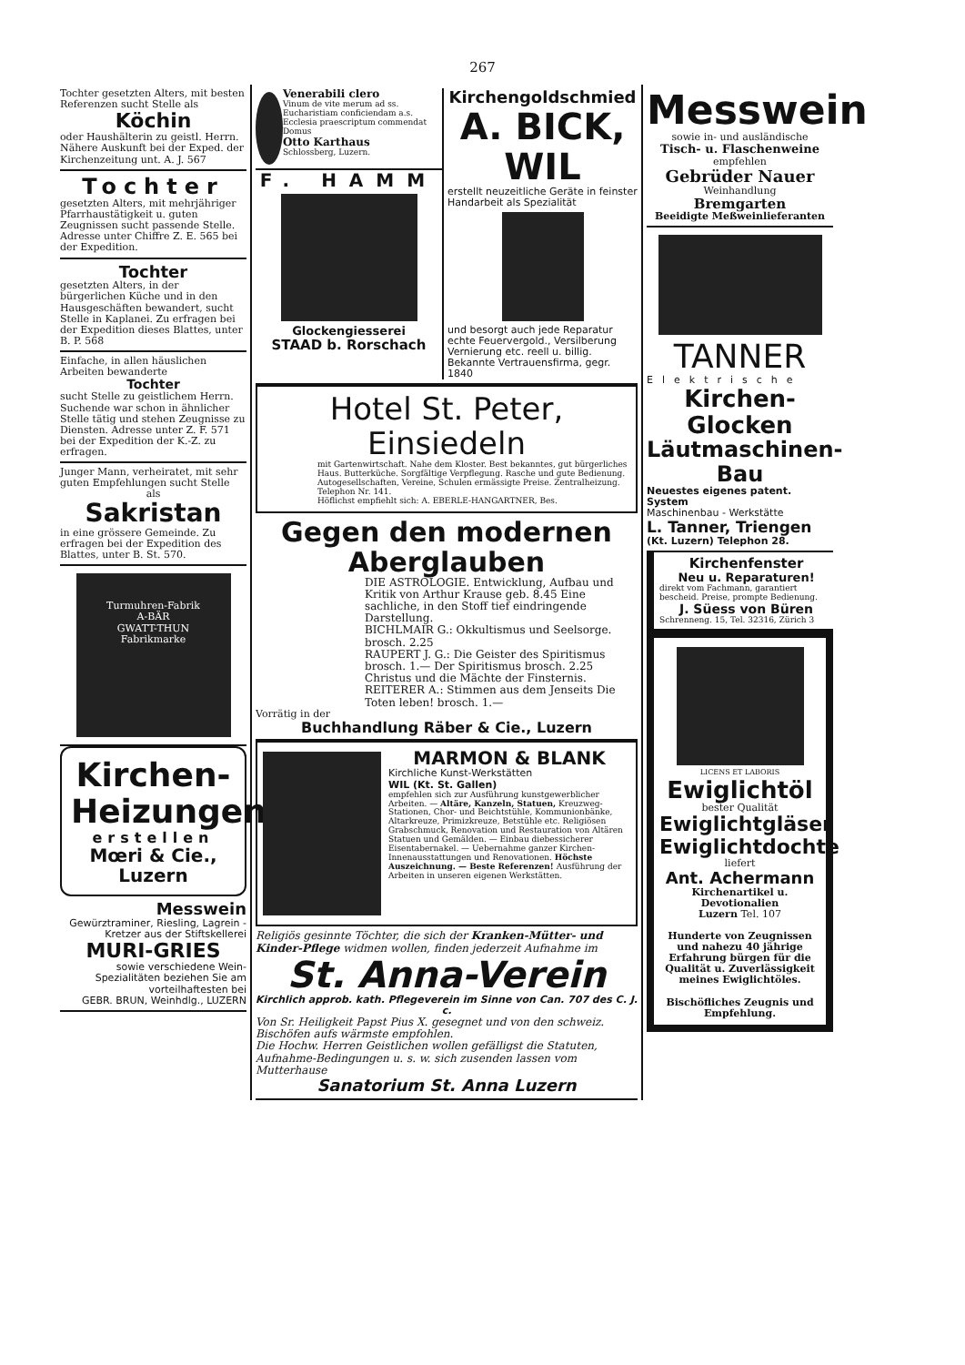267
Tochter gesetzten Alters, mit besten Referenzen sucht Stelle als
Köchin
oder Haushälterin zu geistl. Herrn. Nähere Auskunft bei der Exped. der Kirchenzeitung unt. A. J. 567
Tochter
gesetzten Alters, mit mehrjähriger Pfarrhaustätigkeit u. guten Zeugnissen sucht passende Stelle. Adresse unter Chiffre Z. E. 565 bei der Expedition.
Tochter
gesetzten Alters, in der bürgerlichen Küche und in den Hausgeschäften bewandert, sucht Stelle in Kaplanei. Zu erfragen bei der Expedition dieses Blattes, unter B. P. 568
Einfache, in allen häuslichen Arbeiten bewanderte
Tochter
sucht Stelle zu geistlichem Herrn. Suchende war schon in ähnlicher Stelle tätig und stehen Zeugnisse zu Diensten. Adresse unter Z. F. 571 bei der Expedition der K.-Z. zu erfragen.
Junger Mann, verheiratet, mit sehr guten Empfehlungen sucht Stelle
als
Sakristan
in eine grössere Gemeinde. Zu erfragen bei der Expedition des Blattes, unter B. St. 570.
Turmuhren-Fabrik
A-BÄR
GWATT-THUN
Fabrikmarke
Kirchen-
Heizungen
erstellen
Mœri & Cie., Luzern
Messwein
Gewürztraminer, Riesling, Lagrein - Kretzer aus der Stiftskellerei
MURI-GRIES
sowie verschiedene Wein-Spezialitäten beziehen Sie am vorteilhaftesten bei
GEBR. BRUN, Weinhdlg., LUZERN
Venerabili clero
Vinum de vite merum ad ss. Eucharistiam conficiendam a.s. Ecclesia praescriptum commendat Domus
Otto Karthaus
Schlossberg, Luzern.
F. HAMM
Glockengiesserei
STAAD b. Rorschach
Kirchengoldschmied
A. BICK, WIL
erstellt neuzeitliche Geräte in feinster Handarbeit als Spezialität
und besorgt auch jede Reparatur echte Feuervergold., Versilberung Vernierung etc. reell u. billig. Bekannte Vertrauensfirma, gegr. 1840
Hotel St. Peter, Einsiedeln
mit Gartenwirtschaft. Nahe dem Kloster. Best bekanntes, gut bürgerliches Haus. Butterküche. Sorgfältige Verpflegung. Rasche und gute Bedienung. Autogesellschaften, Vereine, Schulen ermässigte Preise. Zentralheizung. Telephon Nr. 141.
Höflichst empfiehlt sich: A. EBERLE-HANGARTNER, Bes.
Gegen den modernen Aberglauben
DIE ASTROLOGIE. Entwicklung, Aufbau und Kritik von Arthur Krause geb. 8.45 Eine sachliche, in den Stoff tief eindringende Darstellung.
BICHLMAIR G.: Okkultismus und Seelsorge. brosch. 2.25
RAUPERT J. G.: Die Geister des Spiritismus brosch. 1.— Der Spiritismus brosch. 2.25 Christus und die Mächte der Finsternis.
REITERER A.: Stimmen aus dem Jenseits Die Toten leben! brosch. 1.—
Vorrätig in der
Buchhandlung Räber & Cie., Luzern
MARMON & BLANK
Kirchliche Kunst-Werkstätten
WIL (Kt. St. Gallen)
empfehlen sich zur Ausführung kunstgewerblicher Arbeiten. — Altäre, Kanzeln, Statuen, Kreuzweg-Stationen, Chor- und Beichtstühle, Kommunionbänke, Altarkreuze, Primizkreuze, Betstühle etc. Religiösen Grabschmuck, Renovation und Restauration von Altären Statuen und Gemälden. — Einbau diebessicherer Eisentabernakel. — Uebernahme ganzer Kirchen-Innenausstattungen und Renovationen. Höchste Auszeichnung. — Beste Referenzen! Ausführung der Arbeiten in unseren eigenen Werkstätten.
Religiös gesinnte Töchter, die sich der Kranken-Mütter- und Kinder-Pflege widmen wollen, finden jederzeit Aufnahme im
St. Anna-Verein
Kirchlich approb. kath. Pflegeverein im Sinne von Can. 707 des C. J. c.
Von Sr. Heiligkeit Papst Pius X. gesegnet und von den schweiz. Bischöfen aufs wärmste empfohlen.
Die Hochw. Herren Geistlichen wollen gefälligst die Statuten, Aufnahme-Bedingungen u. s. w. sich zusenden lassen vom Mutterhause
Sanatorium St. Anna Luzern
Messwein
sowie in- und ausländische
Tisch- u. Flaschenweine
empfehlen
Gebrüder Nauer
Weinhandlung
Bremgarten
Beeidigte Meßweinlieferanten
TANNER
Elektrische
Kirchen-Glocken
Läutmaschinen-Bau
Neuestes eigenes patent. System
Maschinenbau - Werkstätte
L. Tanner, Triengen
(Kt. Luzern) Telephon 28.
Kirchenfenster
Neu u. Reparaturen!
direkt vom Fachmann, garantiert bescheid. Preise, prompte Bedienung.
J. Süess von Büren
Schrenneng. 15, Tel. 32316, Zürich 3
LICENS ET LABORIS
Ewiglichtöl
bester Qualität
Ewiglichtgläser
Ewiglichtdochte
liefert
Ant. Achermann
Kirchenartikel u. Devotionalien
Luzern Tel. 107
Hunderte von Zeugnissen und nahezu 40 jährige Erfahrung bürgen für die Qualität u. Zuverlässigkeit meines Ewiglichtöles.
Bischöfliches Zeugnis und Empfehlung.